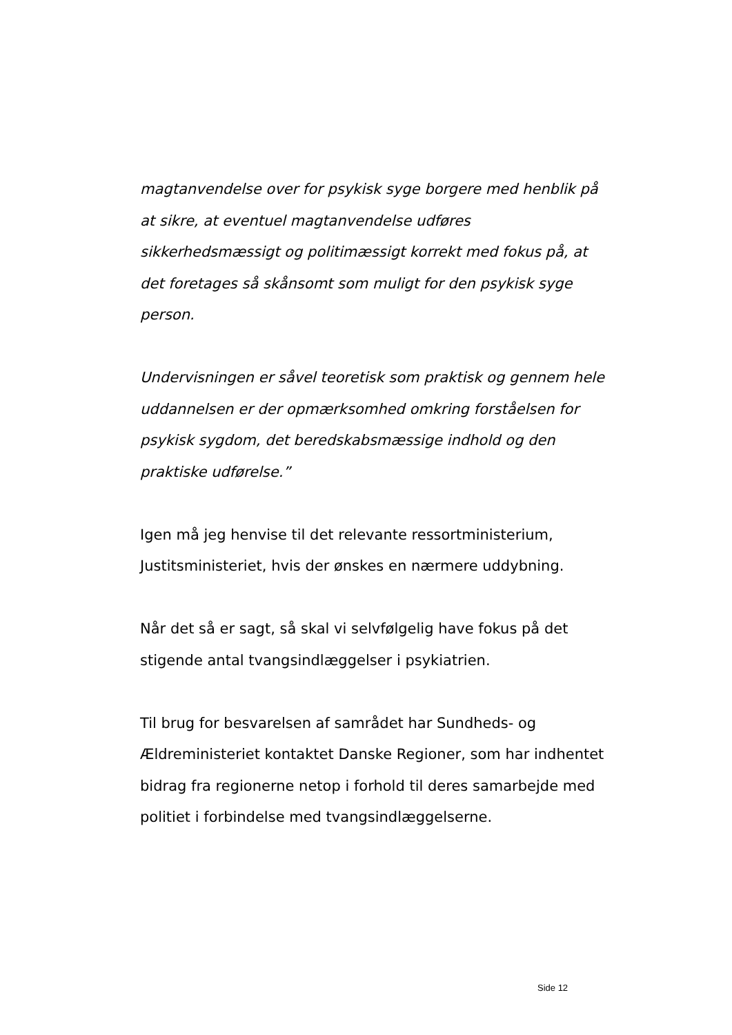magtanvendelse over for psykisk syge borgere med henblik på at sikre, at eventuel magtanvendelse udføres sikkerhedsmæssigt og politimæssigt korrekt med fokus på, at det foretages så skånsomt som muligt for den psykisk syge person.
Undervisningen er såvel teoretisk som praktisk og gennem hele uddannelsen er der opmærksomhed omkring forståelsen for psykisk sygdom, det beredskabsmæssige indhold og den praktiske udførelse.”
Igen må jeg henvise til det relevante ressortministerium, Justitsministeriet, hvis der ønskes en nærmere uddybning.
Når det så er sagt, så skal vi selvfølgelig have fokus på det stigende antal tvangsindlæggelser i psykiatrien.
Til brug for besvarelsen af samrådet har Sundheds- og Ældreministeriet kontaktet Danske Regioner, som har indhentet bidrag fra regionerne netop i forhold til deres samarbejde med politiet i forbindelse med tvangsindlæggelserne.
Side 12